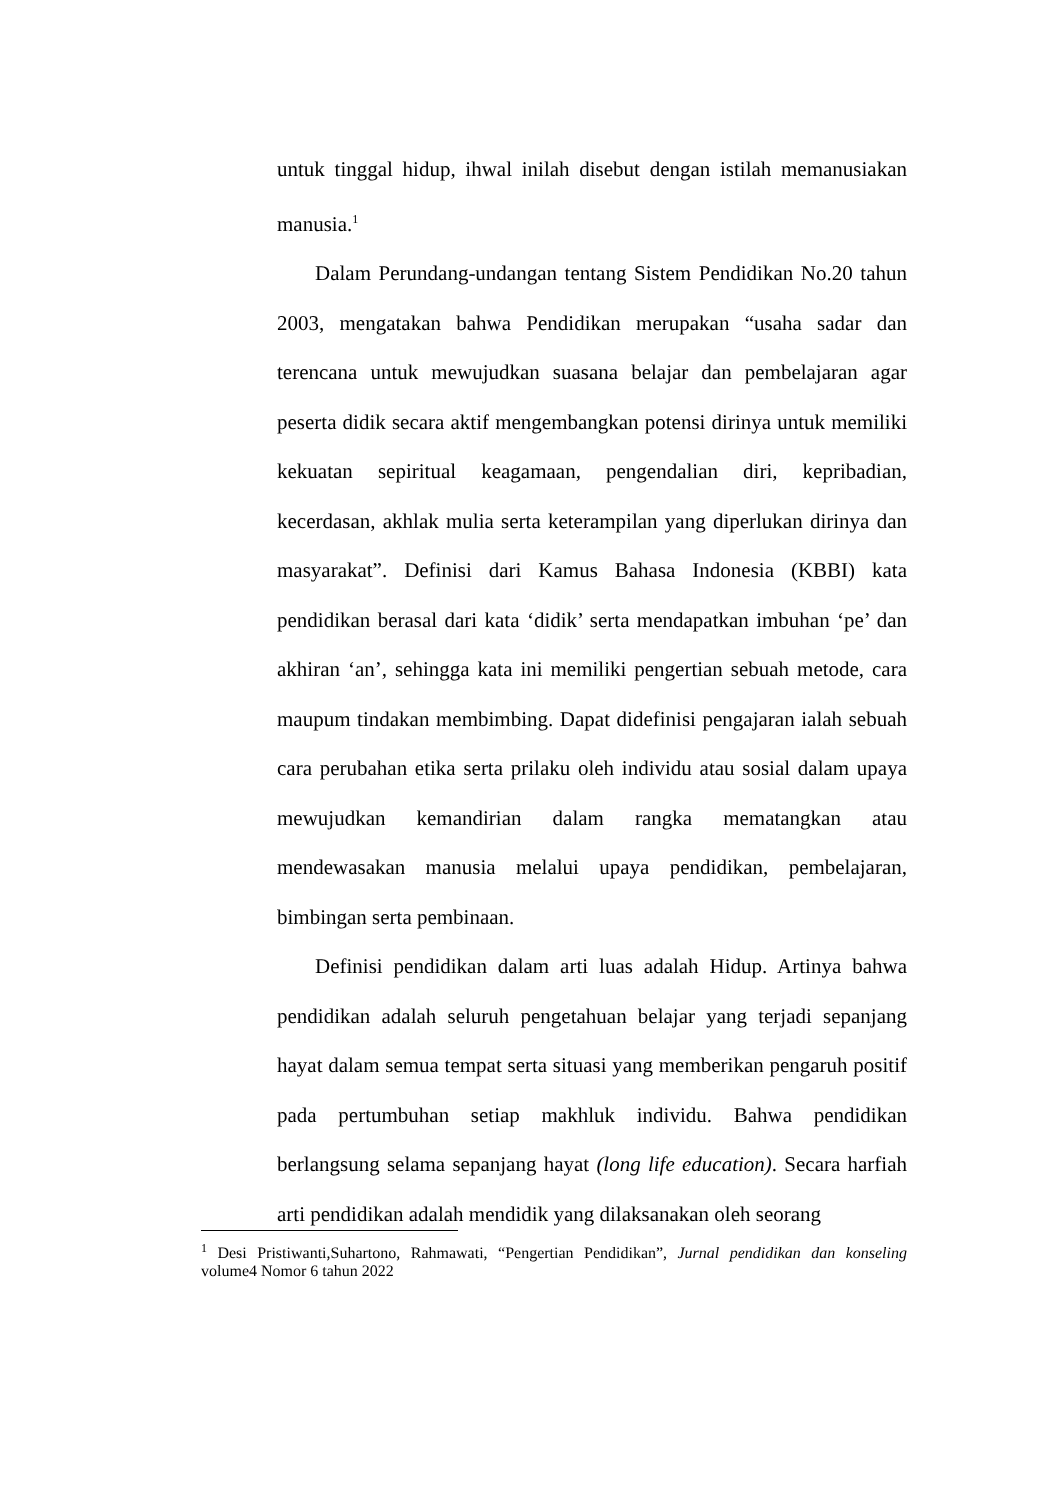untuk tinggal hidup, ihwal inilah disebut dengan istilah memanusiakan manusia.<sup>1</sup>
Dalam Perundang-undangan tentang Sistem Pendidikan No.20 tahun 2003, mengatakan bahwa Pendidikan merupakan “usaha sadar dan terencana untuk mewujudkan suasana belajar dan pembelajaran agar peserta didik secara aktif mengembangkan potensi dirinya untuk memiliki kekuatan sepiritual keagamaan, pengendalian diri, kepribadian, kecerdasan, akhlak mulia serta keterampilan yang diperlukan dirinya dan masyarakat”. Definisi dari Kamus Bahasa Indonesia (KBBI) kata pendidikan berasal dari kata ‘didik’ serta mendapatkan imbuhan ‘pe’ dan akhiran ‘an’, sehingga kata ini memiliki pengertian sebuah metode, cara maupum tindakan membimbing. Dapat didefinisi pengajaran ialah sebuah cara perubahan etika serta prilaku oleh individu atau sosial dalam upaya mewujudkan kemandirian dalam rangka mematangkan atau mendewasakan manusia melalui upaya pendidikan, pembelajaran, bimbingan serta pembinaan.
Definisi pendidikan dalam arti luas adalah Hidup. Artinya bahwa pendidikan adalah seluruh pengetahuan belajar yang terjadi sepanjang hayat dalam semua tempat serta situasi yang memberikan pengaruh positif pada pertumbuhan setiap makhluk individu. Bahwa pendidikan berlangsung selama sepanjang hayat (long life education). Secara harfiah arti pendidikan adalah mendidik yang dilaksanakan oleh seorang
<sup>1</sup> Desi Pristiwanti,Suhartono, Rahmawati, “Pengertian Pendidikan”, Jurnal pendidikan dan konseling volume4 Nomor 6 tahun 2022